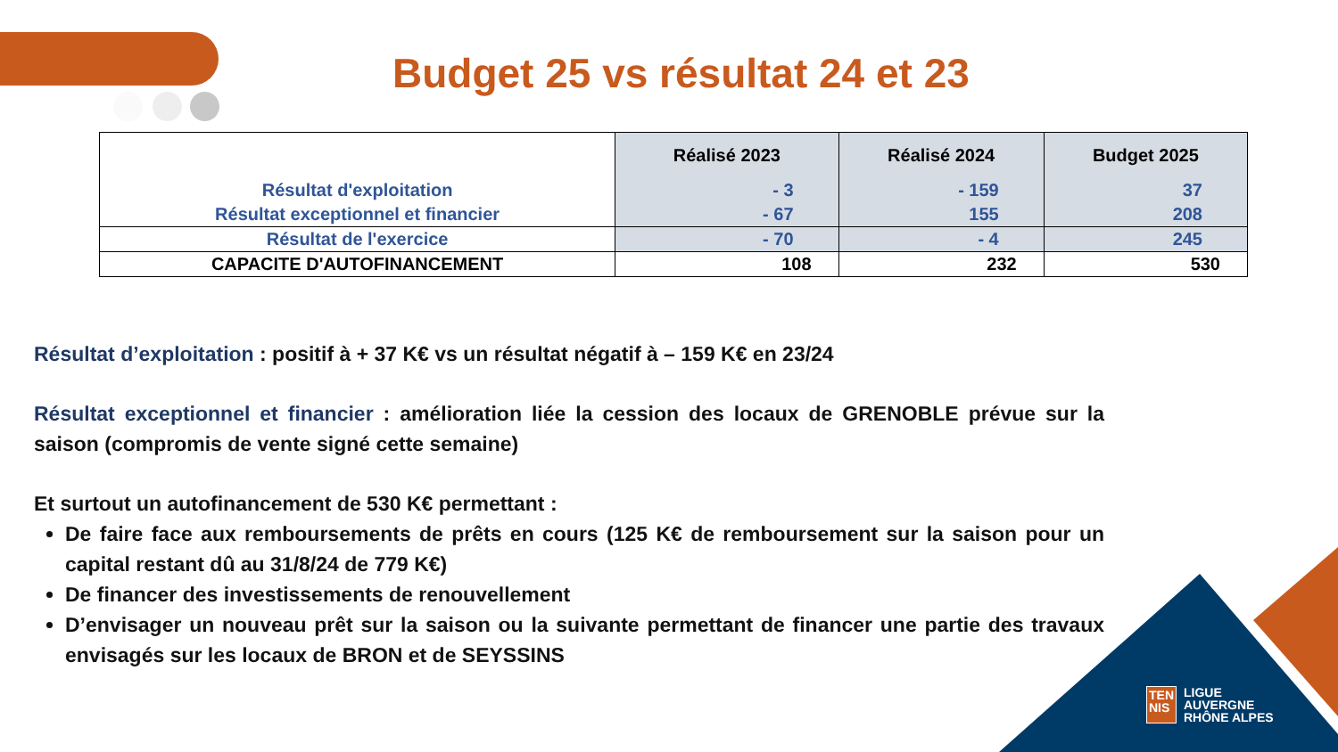Budget 25 vs résultat 24 et 23
| | Réalisé 2023 | Réalisé 2024 | Budget 2025 |
| Résultat d'exploitation | - 3 | - 159 | 37 |
| Résultat exceptionnel et financier | - 67 | 155 | 208 |
| Résultat de l'exercice | - 70 | - 4 | 245 |
| CAPACITE D'AUTOFINANCEMENT | 108 | 232 | 530 |
Résultat d’exploitation : positif à + 37 K€ vs un résultat négatif à – 159 K€ en 23/24
Résultat exceptionnel et financier : amélioration liée la cession des locaux de GRENOBLE prévue sur la saison (compromis de vente signé cette semaine)
Et surtout un autofinancement de 530 K€ permettant :
De faire face aux remboursements de prêts en cours (125 K€ de remboursement sur la saison pour un capital restant dû au 31/8/24 de 779 K€)
De financer des investissements de renouvellement
D’envisager un nouveau prêt sur la saison ou la suivante permettant de financer une partie des travaux envisagés sur les locaux de BRON et de SEYSSINS
TEN
NIS
LIGUE
AUVERGNE
RHÔNE ALPES